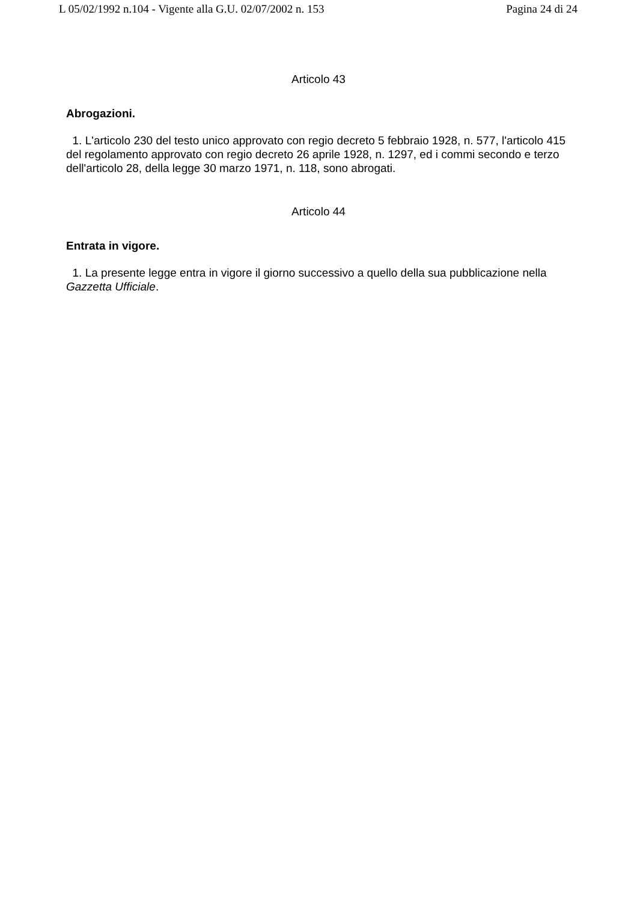L 05/02/1992 n.104 - Vigente alla G.U. 02/07/2002 n. 153 Pagina 24 di 24
Articolo 43
Abrogazioni.
1. L'articolo 230 del testo unico approvato con regio decreto 5 febbraio 1928, n. 577, l'articolo 415 del regolamento approvato con regio decreto 26 aprile 1928, n. 1297, ed i commi secondo e terzo dell'articolo 28, della legge 30 marzo 1971, n. 118, sono abrogati.
Articolo 44
Entrata in vigore.
1. La presente legge entra in vigore il giorno successivo a quello della sua pubblicazione nella Gazzetta Ufficiale.